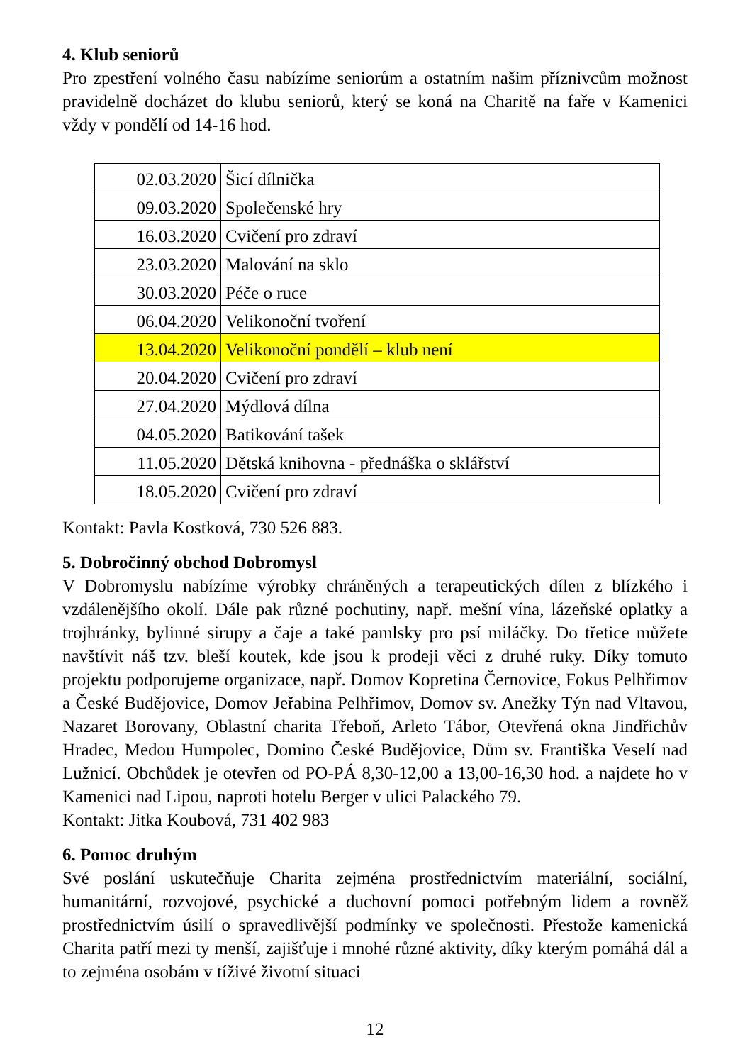4. Klub seniorů
Pro zpestření volného času nabízíme seniorům a ostatním našim příznivcům možnost pravidelně docházet do klubu seniorů, který se koná na Charitě na faře v Kamenici vždy v pondělí od 14-16 hod.
| 02.03.2020 | Šicí dílnička |
| 09.03.2020 | Společenské hry |
| 16.03.2020 | Cvičení pro zdraví |
| 23.03.2020 | Malování na sklo |
| 30.03.2020 | Péče o ruce |
| 06.04.2020 | Velikonoční tvoření |
| 13.04.2020 | Velikonoční pondělí – klub není |
| 20.04.2020 | Cvičení pro zdraví |
| 27.04.2020 | Mýdlová dílna |
| 04.05.2020 | Batikování tašek |
| 11.05.2020 | Dětská knihovna - přednáška o sklářství |
| 18.05.2020 | Cvičení pro zdraví |
Kontakt: Pavla Kostková, 730 526 883.
5. Dobročinný obchod Dobromysl
V Dobromyslu nabízíme výrobky chráněných a terapeutických dílen z blízkého i vzdálenějšího okolí. Dále pak různé pochutiny, např. mešní vína, lázeňské oplatky a trojhránky, bylinné sirupy a čaje a také pamlsky pro psí miláčky. Do třetice můžete navštívit náš tzv. bleší koutek, kde jsou k prodeji věci z druhé ruky. Díky tomuto projektu podporujeme organizace, např. Domov Kopretina Černovice, Fokus Pelhřimov a České Budějovice, Domov Jeřabina Pelhřimov, Domov sv. Anežky Týn nad Vltavou, Nazaret Borovany, Oblastní charita Třeboň, Arleto Tábor, Otevřená okna Jindřichův Hradec, Medou Humpolec, Domino České Budějovice, Dům sv. Františka Veselí nad Lužnicí. Obchůdek je otevřen od PO-PÁ 8,30-12,00 a 13,00-16,30 hod. a najdete ho v Kamenici nad Lipou, naproti hotelu Berger v ulici Palackého 79.
Kontakt: Jitka Koubová, 731 402 983
6. Pomoc druhým
Své poslání uskutečňuje Charita zejména prostřednictvím materiální, sociální, humanitární, rozvojové, psychické a duchovní pomoci potřebným lidem a rovněž prostřednictvím úsilí o spravedlivější podmínky ve společnosti. Přestože kamenická Charita patří mezi ty menší, zajišťuje i mnohé různé aktivity, díky kterým pomáhá dál a to zejména osobám v tíživé životní situaci
12